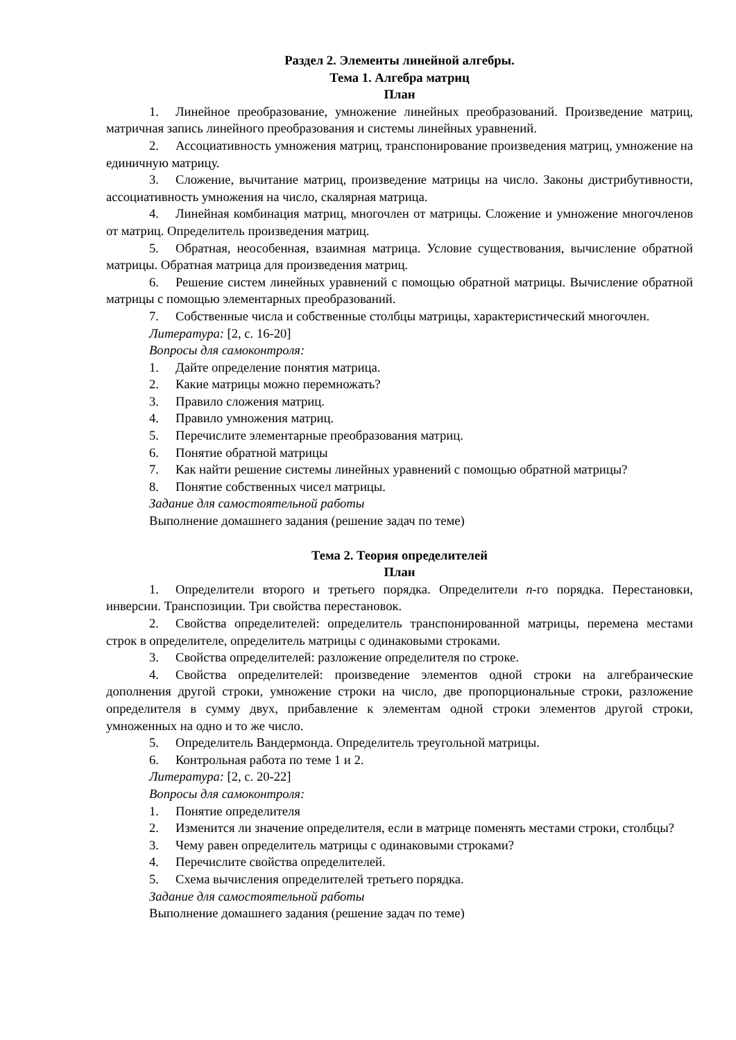Раздел 2. Элементы линейной алгебры.
Тема 1. Алгебра матриц
План
1. Линейное преобразование, умножение линейных преобразований. Произведение матриц, матричная запись линейного преобразования и системы линейных уравнений.
2. Ассоциативность умножения матриц, транспонирование произведения матриц, умножение на единичную матрицу.
3. Сложение, вычитание матриц, произведение матрицы на число. Законы дистрибутивности, ассоциативность умножения на число, скалярная матрица.
4. Линейная комбинация матриц, многочлен от матрицы. Сложение и умножение многочленов от матриц. Определитель произведения матриц.
5. Обратная, неособенная, взаимная матрица. Условие существования, вычисление обратной матрицы. Обратная матрица для произведения матриц.
6. Решение систем линейных уравнений с помощью обратной матрицы. Вычисление обратной матрицы с помощью элементарных преобразований.
7. Собственные числа и собственные столбцы матрицы, характеристический многочлен.
Литература: [2, с. 16-20]
Вопросы для самоконтроля:
1. Дайте определение понятия матрица.
2. Какие матрицы можно перемножать?
3. Правило сложения матриц.
4. Правило умножения матриц.
5. Перечислите элементарные преобразования матриц.
6. Понятие обратной матрицы
7. Как найти решение системы линейных уравнений с помощью обратной матрицы?
8. Понятие собственных чисел матрицы.
Задание для самостоятельной работы
Выполнение домашнего задания (решение задач по теме)
Тема 2. Теория определителей
План
1. Определители второго и третьего порядка. Определители n-го порядка. Перестановки, инверсии. Транспозиции. Три свойства перестановок.
2. Свойства определителей: определитель транспонированной матрицы, перемена местами строк в определителе, определитель матрицы с одинаковыми строками.
3. Свойства определителей: разложение определителя по строке.
4. Свойства определителей: произведение элементов одной строки на алгебраические дополнения другой строки, умножение строки на число, две пропорциональные строки, разложение определителя в сумму двух, прибавление к элементам одной строки элементов другой строки, умноженных на одно и то же число.
5. Определитель Вандермонда. Определитель треугольной матрицы.
6. Контрольная работа по теме 1 и 2.
Литература: [2, с. 20-22]
Вопросы для самоконтроля:
1. Понятие определителя
2. Изменится ли значение определителя, если в матрице поменять местами строки, столбцы?
3. Чему равен определитель матрицы с одинаковыми строками?
4. Перечислите свойства определителей.
5. Схема вычисления определителей третьего порядка.
Задание для самостоятельной работы
Выполнение домашнего задания (решение задач по теме)